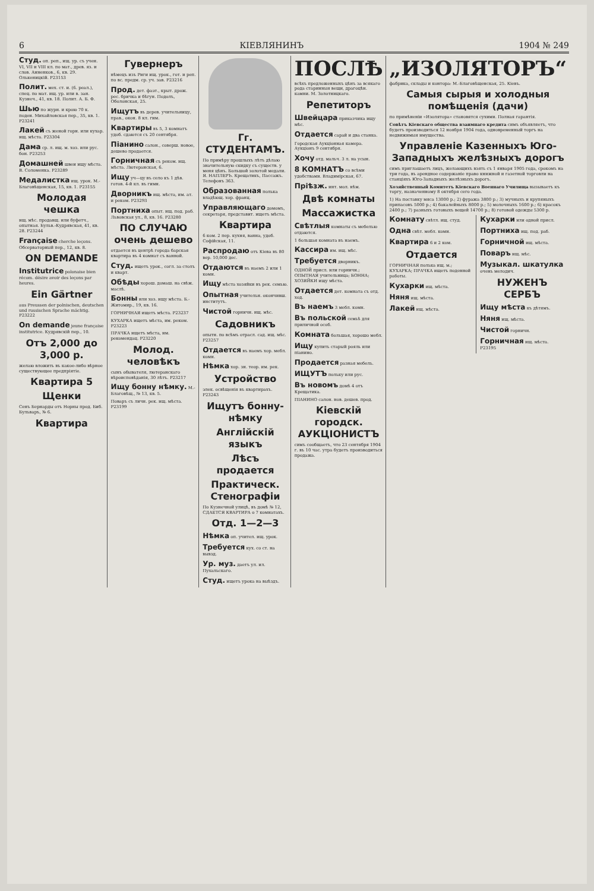6 КІЕВЛЯНИНЪ 1904 № 249
Студ. оп. реп., ищ. ур. съ учен. VI, VII и VIII кл. по мат., древ. яз. и слов. Анненков., 6, кв. 29. Олькеницкій. Р23153
Полит. мех. ст. и. (6. реал.), спец. по мат. ищ. ур. или в. зан. Кузнеч., 41, кв. 18. Полит. А. Б. Ф.
Шью по журн. и крою 70 к. поден. Михайловская пер., 35, кв. 1. Р23241
Лакей съ женой горн. или кухар. ищ. мѣста. Р23304
Дама ср. л. ищ. м. хоз. или рус. бон. Р23253
Домашней швеи ищу мѣста. В. Соломенка. Р23289
Медалистка ищ. урок. М.-Благовѣщенская, 15, кв. 1. Р23155
Молодая чешка
ищ. мѣс. продавщ. или буфетч., опытная. Бульв.-Кудрявская, 41, кв. 28. Р23244
Française cherche leçons. Обсерваторный пер., 12, кв. 8.
ON DEMANDE
Institutrice polonaise bien récom. désire avoir des leçons par heures.
Ein Gärtner
aus Preussen der polnischen, deutschen und russischen Sprache mächtig. Р23222
On demande jeune française institutrice. Кудрявскій пер., 10.
Отъ 2,000 до 3,000 р.
желаю вложить въ какое-либо вѣрное существующее предпріятіе.
Квартира 5
Щенки
Сенъ Бернарды отъ Норны прод. Биб. Бульваръ, № 6.
Квартира
Гувернеръ
нѣмецъ изъ Риги ищ. урок., гот. и реп. по вс. предм. ср. уч. зав. Р23216
Прод. дет. фаэт., крыт. дрож. рес. бричка и бѣгун. Подолъ, Оболонская, 25.
Ищутъ въ дерев. учительницу, прав., окон. 8 кл. гим.
Квартиры въ 5, 3 комнатъ удоб. сдаются съ 20 сентября.
Піанино салон., соверш. новое, дешево продается.
Горничная съ реком. ищ. мѣста. Лютеранская, 6.
Ищу уч—цу въ село къ 1 дѣв. готов. 4-й кл. въ гимн.
Дворникъ ищ. мѣста, им. ат. и реком. Р23293
Портниха опыт. ищ. под. раб. Львовская ул., 8, кв. 16. Р23280
ПО СЛУЧАЮ
очень дешево
отдается въ центрѣ города барская квартира въ 4 комнат съ ванной.
Студ. ищетъ урок., согл. за столъ и кварт.
Обѣды хорош. домаш. на свѣж. маслѣ.
Бонны или хоз. ищу мѣста. Б.-Житомир., 19, кв. 16.
ГОРНИЧНАЯ ищетъ мѣста. Р23237
КУХАРКА ищетъ мѣста, им. реком. Р23223
ПРАЧКА ищетъ мѣста, им. рекомендац. Р23220
Молод. человѣкъ
сынъ обывателя, лютеранскаго вѣроисповѣданія, 30 лѣтъ. Р23217
Ищу бонну нѣмку. М.-Благовѣщ., № 13, кв. 5.
Поваръ съ личн. рек. ищ. мѣста. Р23199
Гг. СТУДЕНТАМЪ.
По примѣру прошлыхъ лѣтъ дѣлаю значительную скидку съ существ. у меня цѣнъ. Большой золотой медали. Я. НАПЛЕРЪ. Крещатикъ, Пассажъ. Телефонъ 363.
Образованная полька владѣющ. хор. франц.
Управляющаго домомъ, секретаря, представит. ищетъ мѣста.
Квартира
6 ком. 2 пер. кухня, ванна, удоб. Софійская, 11.
Распродаю отъ Кіева въ 80 вер. 10,000 дес.
Отдаются въ наемъ 2 или 1 комн.
Ищу мѣста хозяйки въ рек. семью.
Опытная учительн. окончивш. институтъ.
Чистой горничн. ищ. мѣс.
Садовникъ
опытн. по всѣмъ отрасл. сад. ищ. мѣс. Р23257
Отдается въ наемъ хор. мебл. комн.
Нѣмка хор. зн. теор. им. рек.
Устройство
элек. освѣщенія въ квартирахъ. Р23243
Ищутъ бонну-нѣмку
Англійскій языкъ
Лѣсъ продается
Практическ. Стенографіи
По Кузнечной улицѣ, въ домѣ № 12, СДАЕТСЯ КВАРТИРА о 7 комнатахъ.
Отд. 1—2—3
Нѣмка оп. учител. ищ. урок.
Требуется кух. со ст. на вывзд.
Ур. муз. даетъ ул. ил. Пухальскаго.
Студ. ищетъ урока на выѣздъ.
ПОСЛѢ
всѣхъ предложенныхъ цѣнъ за всякаго рода старинныя вещи, драгоцѣн. камни. М. Золотницкаго.
Репетиторъ
Швейцара приказчика ищу мѣс.
Отдается сарай и два станка.
Городская Аукціонная камера. Аукціонъ 9 сентября.
Хочу отд. мальч. 3 л. на усын.
8 КОМНАТЪ со всѣми удобствами. Владимірская, 67.
Пріѣзж. инт. мол. нѣм.
Двѣ комнаты
Массажистка
Свѣтлыя комнаты съ мебелью отдаются.
1 большая комната въ наемъ.
Кассира им. ищ. мѣс.
Требуется дворникъ.
ОДНОЙ присл. или горничн.; ОПЫТНАЯ учительница; БОННА; ХОЗЯЙКИ ищу мѣста.
Отдается дет. комната съ отд. ход.
Въ наемъ 3 мебл. комн.
Въ польской семьѣ для приличной особ.
Комната большая, хорошо мебл.
Ищу купить старый рояль или піанино.
Продается разная мебель.
ИЩУТЪ польку или рус.
Въ новомъ домѣ 4 отъ Крещатика.
ПІАНИНО салон. нов. дешев. прод.
Кіевскій городск. АУКЦІОНИСТЪ
симъ сообщаетъ, что 23 сентября 1904 г. въ 10 час. утра будетъ производиться продажа.
„ИЗОЛЯТОРЪ“
фабрика, склады и контора: М.-Благовѣщенская, 25. Кіевъ.
Самыя сырыя и холодныя помѣщенія (дачи)
по примѣненіи «Изолятора» становятся сухими. Полная гарантія.
Совѣтъ Кіевскаго общества взаимнаго кредита симъ объявляетъ, что будетъ производиться 12 ноября 1904 года, одновременный торгъ на недвижимыя имущества.
Управленіе Казенныхъ Юго-Западныхъ желѣзныхъ дорогъ
симъ приглашаетъ лицъ, желающихъ взять съ 1 января 1905 года, срокомъ на три года, въ арендное содержаніе право книжной и газетной торговли на станціяхъ Юго-Западныхъ желѣзныхъ дорогъ.
Хозяйственный Комитетъ Кіевскаго Военнаго Училища вызываетъ къ торгу, назначенному 8 октября сего года.
1) На поставку мяса 13000 р.; 2) фуража 3800 р.; 3) мучныхъ и крупяныхъ припасовъ 5000 р.; 4) бакалейныхъ 8000 р.; 5) молочныхъ 1600 р.; 6) красокъ 2400 р.; 7) разныхъ готовыхъ вещей 14700 р.; 8) готовой одежды 5300 р.
Комнату свѣтл. ищ. студ.
Одна свѣт. мебл. комн.
Квартира 6 и 2 ком.
Отдается
ГОРНИЧНАЯ полька ищ. м.; КУХАРКА; ПРАЧКА ищетъ поденной работы.
Кухарки ищ. мѣста.
Няня ищ. мѣста.
Лакей ищ. мѣста.
Кухарки или одной присл.
Портниха ищ. под. раб.
Горничной ищ. мѣста.
Поваръ ищ. мѣс.
Музыкал. шкатулка очень мелодич.
НУЖЕНЪ СЕРБЪ
Ищу мѣста къ дѣтямъ.
Няня ищ. мѣста.
Чистой горничн.
Горничная ищ. мѣста. Р23195